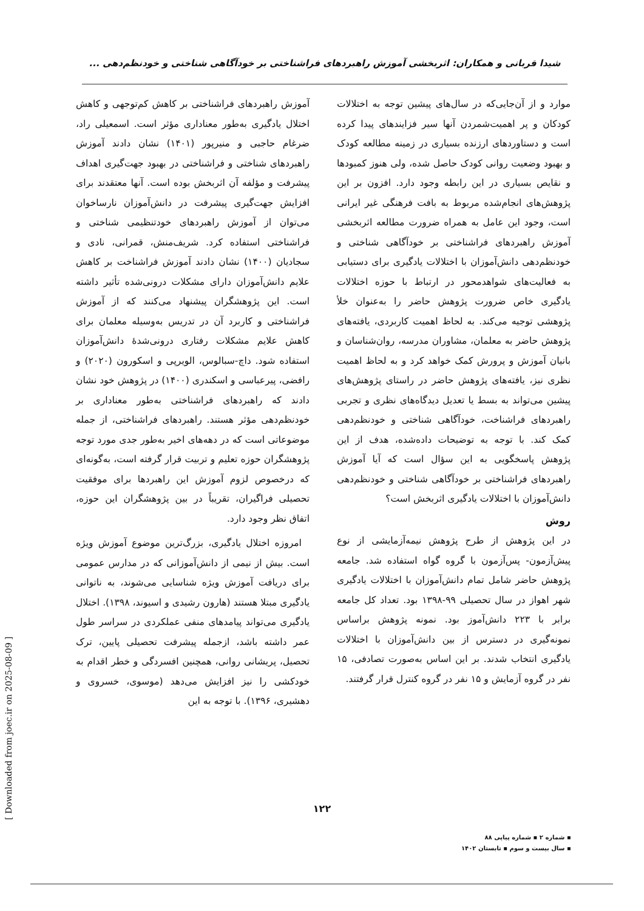شیدا قربانی و همکاران: اثربخشی آموزش راهبردهای فراشناختی بر خودآگاهی شناختی و خودنظم‌دهی ...
آموزش راهبردهای فراشناختی بر کاهش کم‌توجهی و کاهش اختلال یادگیری به‌طور معناداری مؤثر است. اسمعیلی راد، ضرغام حاجبی و منیرپور (۱۴۰۱) نشان دادند آموزش راهبردهای شناختی و فراشناختی در بهبود جهت‌گیری اهداف پیشرفت و مؤلفه آن اثربخش بوده است. آنها معتقدند برای افزایش جهت‌گیری پیشرفت در دانش‌آموزان نارساخوان می‌توان از آموزش راهبردهای خودتنظیمی شناختی و فراشناختی استفاده کرد. شریف‌منش، قمرانی، نادی و سجادیان (۱۴۰۰) نشان دادند آموزش فراشناخت بر کاهش علایم دانش‌آموزان دارای مشکلات درونی‌شده تأثیر داشته است. این پژوهشگران پیشنهاد می‌کنند که از آموزش فراشناختی و کاربرد آن در تدریس به‌وسیله معلمان برای کاهش علایم مشکلات رفتاری درونی‌شدهٔ دانش‌آموزان استفاده شود. داچ-سبالوس، الویرپی و اسکورون (۲۰۲۰) و رافضی، پیرعباسی و اسکندری (۱۴۰۰) در پژوهش خود نشان دادند که راهبردهای فراشناختی به‌طور معناداری بر خودنظم‌دهی مؤثر هستند. راهبردهای فراشناختی، از جمله موضوعاتی است که در دهه‌های اخیر به‌طور جدی مورد توجه پژوهشگران حوزه تعلیم و تربیت قرار گرفته است، به‌گونه‌ای که درخصوص لزوم آموزش این راهبردها برای موفقیت تحصیلی فراگیران، تقریباً در بین پژوهشگران این حوزه، اتفاق نظر وجود دارد.
امروزه اختلال یادگیری، بزرگ‌ترین موضوع آموزش ویژه است. بیش از نیمی از دانش‌آموزانی که در مدارس عمومی برای دریافت آموزش ویژه شناسایی می‌شوند، به ناتوانی یادگیری مبتلا هستند (هارون رشیدی و اسیوند، ۱۳۹۸). اختلال یادگیری می‌تواند پیامدهای منفی عملکردی در سراسر طول عمر داشته باشد، ازجمله پیشرفت تحصیلی پایین، ترک تحصیل، پریشانی روانی، همچنین افسردگی و خطر اقدام به خودکشی را نیز افزایش می‌دهد (موسوی، خسروی و دهشیری، ۱۳۹۶). با توجه به این
موارد و از آن‌جایی‌که در سال‌های پیشین توجه به اختلالات کودکان و پر اهمیت‌شمردن آنها سیر فزایندهای پیدا کرده است و دستاوردهای ارزنده بسیاری در زمینه مطالعه کودک و بهبود وضعیت روانی کودک حاصل شده، ولی هنوز کمبودها و نقایص بسیاری در این رابطه وجود دارد. افزون بر این پژوهش‌های انجام‌شده مربوط به بافت فرهنگی غیر ایرانی است، وجود این عامل به همراه ضرورت مطالعه اثربخشی آموزش راهبردهای فراشناختی بر خودآگاهی شناختی و خودنظم‌دهی دانش‌آموزان با اختلالات یادگیری برای دستیابی به فعالیت‌های شواهدمحور در ارتباط با حوزه اختلالات یادگیری خاص ضرورت پژوهش حاضر را به‌عنوان خلأ پژوهشی توجیه می‌کند. به لحاظ اهمیت کاربردی، یافته‌های پژوهش حاضر به معلمان، مشاوران مدرسه، روان‌شناسان و بانیان آموزش و پرورش کمک خواهد کرد و به لحاظ اهمیت نظری نیز، یافته‌های پژوهش حاضر در راستای پژوهش‌های پیشین می‌تواند به بسط یا تعدیل دیدگاه‌های نظری و تجربی راهبردهای فراشناخت، خودآگاهی شناختی و خودنظم‌دهی کمک کند. با توجه به توضیحات داده‌شده، هدف از این پژوهش پاسخگویی به این سؤال است که آیا آموزش راهبردهای فراشناختی بر خودآگاهی شناختی و خودنظم‌دهی دانش‌آموزان با اختلالات یادگیری اثربخش است؟
روش
در این پژوهش از طرح پژوهش نیمه‌آزمایشی از نوع پیش‌آزمون- پس‌آزمون با گروه گواه استفاده شد. جامعه پژوهش حاضر شامل تمام دانش‌آموزان با اختلالات یادگیری شهر اهواز در سال تحصیلی ۹۹-۱۳۹۸ بود. تعداد کل جامعه برابر با ۲۲۳ دانش‌آموز بود. نمونه پژوهش براساس نمونه‌گیری در دسترس از بین دانش‌آموزان با اختلالات یادگیری انتخاب شدند. بر این اساس به‌صورت تصادفی، ۱۵ نفر در گروه آزمایش و ۱۵ نفر در گروه کنترل قرار گرفتند.
۱۲۲
▪ شماره ۲ ▪ شماره پیاپی ۸۸
▪ سال بیست و سوم ▪ تابستان ۱۴۰۲
[ Downloaded from joec.ir on 2025-08-09 ]